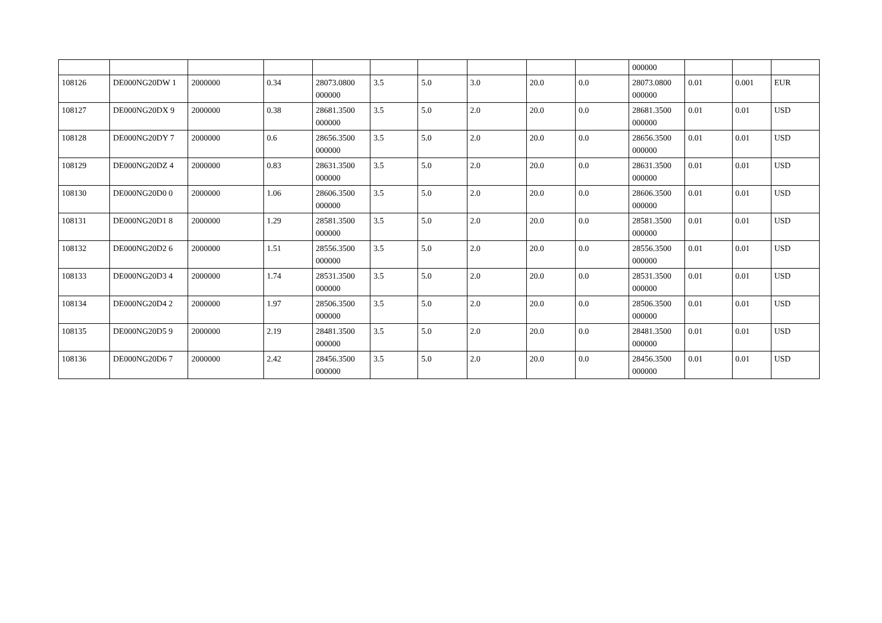| | | | | | | | | | | 000000 | | | |
| 108126 | DE000NG20DW 1 | 2000000 | 0.34 | 28073.0800 000000 | 3.5 | 5.0 | 3.0 | 20.0 | 0.0 | 28073.0800 000000 | 0.01 | 0.001 | EUR |
| 108127 | DE000NG20DX 9 | 2000000 | 0.38 | 28681.3500 000000 | 3.5 | 5.0 | 2.0 | 20.0 | 0.0 | 28681.3500 000000 | 0.01 | 0.01 | USD |
| 108128 | DE000NG20DY 7 | 2000000 | 0.6 | 28656.3500 000000 | 3.5 | 5.0 | 2.0 | 20.0 | 0.0 | 28656.3500 000000 | 0.01 | 0.01 | USD |
| 108129 | DE000NG20DZ 4 | 2000000 | 0.83 | 28631.3500 000000 | 3.5 | 5.0 | 2.0 | 20.0 | 0.0 | 28631.3500 000000 | 0.01 | 0.01 | USD |
| 108130 | DE000NG20D0 0 | 2000000 | 1.06 | 28606.3500 000000 | 3.5 | 5.0 | 2.0 | 20.0 | 0.0 | 28606.3500 000000 | 0.01 | 0.01 | USD |
| 108131 | DE000NG20D1 8 | 2000000 | 1.29 | 28581.3500 000000 | 3.5 | 5.0 | 2.0 | 20.0 | 0.0 | 28581.3500 000000 | 0.01 | 0.01 | USD |
| 108132 | DE000NG20D2 6 | 2000000 | 1.51 | 28556.3500 000000 | 3.5 | 5.0 | 2.0 | 20.0 | 0.0 | 28556.3500 000000 | 0.01 | 0.01 | USD |
| 108133 | DE000NG20D3 4 | 2000000 | 1.74 | 28531.3500 000000 | 3.5 | 5.0 | 2.0 | 20.0 | 0.0 | 28531.3500 000000 | 0.01 | 0.01 | USD |
| 108134 | DE000NG20D4 2 | 2000000 | 1.97 | 28506.3500 000000 | 3.5 | 5.0 | 2.0 | 20.0 | 0.0 | 28506.3500 000000 | 0.01 | 0.01 | USD |
| 108135 | DE000NG20D5 9 | 2000000 | 2.19 | 28481.3500 000000 | 3.5 | 5.0 | 2.0 | 20.0 | 0.0 | 28481.3500 000000 | 0.01 | 0.01 | USD |
| 108136 | DE000NG20D6 7 | 2000000 | 2.42 | 28456.3500 000000 | 3.5 | 5.0 | 2.0 | 20.0 | 0.0 | 28456.3500 000000 | 0.01 | 0.01 | USD |